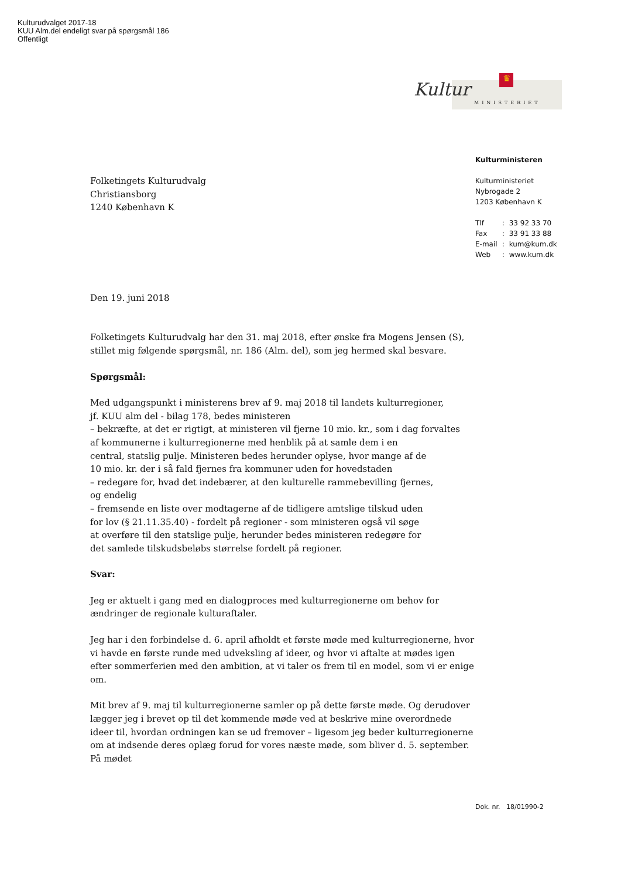Kulturudvalget 2017-18
KUU Alm.del endeligt svar på spørgsmål 186
Offentligt
♛
Kultur
MINISTERIET
Kulturministeren
Kulturministeriet
Nybrogade 2
1203 København K
| Tlf | : | 33 92 33 70 |
| Fax | : | 33 91 33 88 |
| E-mail | : | kum@kum.dk |
| Web | : | www.kum.dk |
Folketingets Kulturudvalg
Christiansborg
1240 København K
Den 19. juni 2018
Folketingets Kulturudvalg har den 31. maj 2018, efter ønske fra Mogens Jensen (S), stillet mig følgende spørgsmål, nr. 186 (Alm. del), som jeg hermed skal besvare.
Spørgsmål:
Med udgangspunkt i ministerens brev af 9. maj 2018 til landets kulturregioner,
jf. KUU alm del - bilag 178, bedes ministeren
– bekræfte, at det er rigtigt, at ministeren vil fjerne 10 mio. kr., som i dag forvaltes
af kommunerne i kulturregionerne med henblik på at samle dem i en
central, statslig pulje. Ministeren bedes herunder oplyse, hvor mange af de
10 mio. kr. der i så fald fjernes fra kommuner uden for hovedstaden
– redegøre for, hvad det indebærer, at den kulturelle rammebevilling fjernes,
og endelig
– fremsende en liste over modtagerne af de tidligere amtslige tilskud uden
for lov (§ 21.11.35.40) - fordelt på regioner - som ministeren også vil søge
at overføre til den statslige pulje, herunder bedes ministeren redegøre for
det samlede tilskudsbeløbs størrelse fordelt på regioner.
Svar:
Jeg er aktuelt i gang med en dialogproces med kulturregionerne om behov for
ændringer de regionale kulturaftaler.
Jeg har i den forbindelse d. 6. april afholdt et første møde med kulturregionerne, hvor vi havde en første runde med udveksling af ideer, og hvor vi aftalte at mødes igen efter sommerferien med den ambition, at vi taler os frem til en model, som vi er enige om.
Mit brev af 9. maj til kulturregionerne samler op på dette første møde. Og derudover lægger jeg i brevet op til det kommende møde ved at beskrive mine overordnede ideer til, hvordan ordningen kan se ud fremover – ligesom jeg beder kulturregionerne om at indsende deres oplæg forud for vores næste møde, som bliver d. 5. september. På mødet
Dok. nr. 18/01990-2